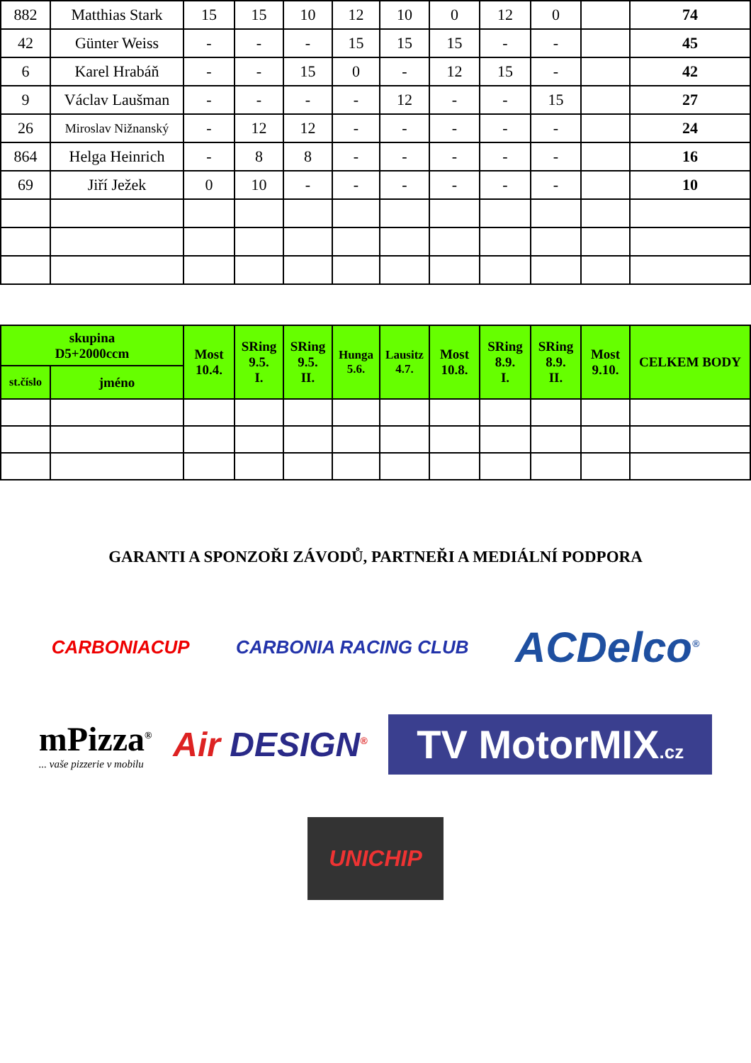| 882 | Matthias Stark | 15 | 15 | 10 | 12 | 10 | 0 | 12 | 0 | | 74 |
| 42 | Günter Weiss | - | - | - | 15 | 15 | 15 | - | - | | 45 |
| 6 | Karel Hrabáň | - | - | 15 | 0 | - | 12 | 15 | - | | 42 |
| 9 | Václav Laušman | - | - | - | - | 12 | - | - | 15 | | 27 |
| 26 | Miroslav Nižnanský | - | 12 | 12 | - | - | - | - | - | | 24 |
| 864 | Helga Heinrich | - | 8 | 8 | - | - | - | - | - | | 16 |
| 69 | Jiří Ježek | 0 | 10 | - | - | - | - | - | - | | 10 |
| skupina D5+2000ccm | | Most 10.4. | SRing 9.5. I. | SRing 9.5. II. | Hunga 5.6. | Lausitz 4.7. | Most 10.8. | SRing 8.9. I. | SRing 8.9. II. | Most 9.10. | CELKEM BODY |
| --- | --- | --- | --- | --- | --- | --- | --- | --- | --- | --- | --- |
| st.číslo | jméno | | | | | | | | | | |
GARANTI A SPONZOŘI ZÁVODŮ, PARTNEŘI A MEDIÁLNÍ PODPORA
CARBONIACUP
CARBONIA RACING CLUB
ACDelco<sup>®</sup>
mPizza<sup>®</sup>
... vaše pizzerie v mobilu
Air DESIGN<sup>®</sup>
TV MotorMIX.cz
UNICHIP